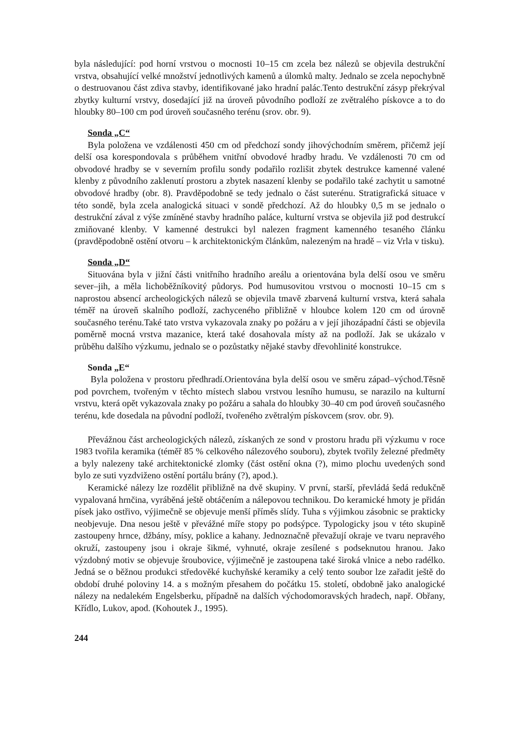byla následující: pod horní vrstvou o mocnosti 10–15 cm zcela bez nálezů se objevila destrukční vrstva, obsahující velké množství jednotlivých kamenů a úlomků malty. Jednalo se zcela nepochybně o destruovanou část zdiva stavby, identifikované jako hradní palác.Tento destrukční zásyp překrýval zbytky kulturní vrstvy, dosedající již na úroveň původního podloží ze zvětralého pískovce a to do hloubky 80–100 cm pod úroveň současného terénu (srov. obr. 9).
Sonda „C“
Byla položena ve vzdálenosti 450 cm od předchozí sondy jihovýchodním směrem, přičemž její delší osa korespondovala s průběhem vnitřní obvodové hradby hradu. Ve vzdálenosti 70 cm od obvodové hradby se v severním profilu sondy podařilo rozlišit zbytek destrukce kamenné valené klenby z původního zaklenutí prostoru a zbytek nasazení klenby se podařilo také zachytit u samotné obvodové hradby (obr. 8). Pravděpodobně se tedy jednalo o část suterénu. Stratigrafická situace v této sondě, byla zcela analogická situaci v sondě předchozí. Až do hloubky 0,5 m se jednalo o destrukční zával z výše zmíněné stavby hradního paláce, kulturní vrstva se objevila již pod destrukcí zmiňované klenby. V kamenné destrukci byl nalezen fragment kamenného tesaného článku (pravděpodobně ostění otvoru – k architektonickým článkům, nalezeným na hradě – viz Vrla v tisku).
Sonda „D“
Situována byla v jižní části vnitřního hradního areálu a orientována byla delší osou ve směru sever–jih, a měla lichoběžníkovitý půdorys. Pod humusovitou vrstvou o mocnosti 10–15 cm s naprostou absencí archeologických nálezů se objevila tmavě zbarvená kulturní vrstva, která sahala téměř na úroveň skalního podloží, zachyceného přibližně v hloubce kolem 120 cm od úrovně současného terénu.Také tato vrstva vykazovala znaky po požáru a v její jihozápadní části se objevila poměrně mocná vrstva mazanice, která také dosahovala místy až na podloží. Jak se ukázalo v průběhu dalšího výzkumu, jednalo se o pozůstatky nějaké stavby dřevohlinité konstrukce.
Sonda „E“
Byla položena v prostoru předhradí.Orientována byla delší osou ve směru západ–východ.Těsně pod povrchem, tvořeným v těchto místech slabou vrstvou lesního humusu, se narazilo na kulturní vrstvu, která opět vykazovala znaky po požáru a sahala do hloubky 30–40 cm pod úroveň současného terénu, kde dosedala na původní podloží, tvořeného zvětralým pískovcem (srov. obr. 9).
Převážnou část archeologických nálezů, získaných ze sond v prostoru hradu při výzkumu v roce 1983 tvořila keramika (téměř 85 % celkového nálezového souboru), zbytek tvořily železné předměty a byly nalezeny také architektonické zlomky (část ostění okna (?), mimo plochu uvedených sond bylo ze suti vyzdviženo ostění portálu brány (?), apod.).
Keramické nálezy lze rozdělit přibližně na dvě skupiny. V první, starší, převládá šedá redukčně vypalovaná hrnčina, vyráběná ještě obtáčením a nálepovou technikou. Do keramické hmoty je přidán písek jako ostřivo, výjimečně se objevuje menší příměs slídy. Tuha s výjimkou zásobnic se prakticky neobjevuje. Dna nesou ještě v převážné míře stopy po podsýpce. Typologicky jsou v této skupině zastoupeny hrnce, džbány, mísy, poklice a kahany. Jednoznačně převažují okraje ve tvaru nepravého okruží, zastoupeny jsou i okraje šikmé, vyhnuté, okraje zesílené s podseknutou hranou. Jako výzdobný motiv se objevuje šroubovice, výjimečně je zastoupena také široká vlnice a nebo radélko. Jedná se o běžnou produkci středověké kuchyňské keramiky a celý tento soubor lze zařadit ještě do období druhé poloviny 14. a s možným přesahem do počátku 15. století, obdobně jako analogické nálezy na nedalekém Engelsberku, případně na dalších východomoravských hradech, např. Obřany, Křídlo, Lukov, apod. (Kohoutek J., 1995).
244